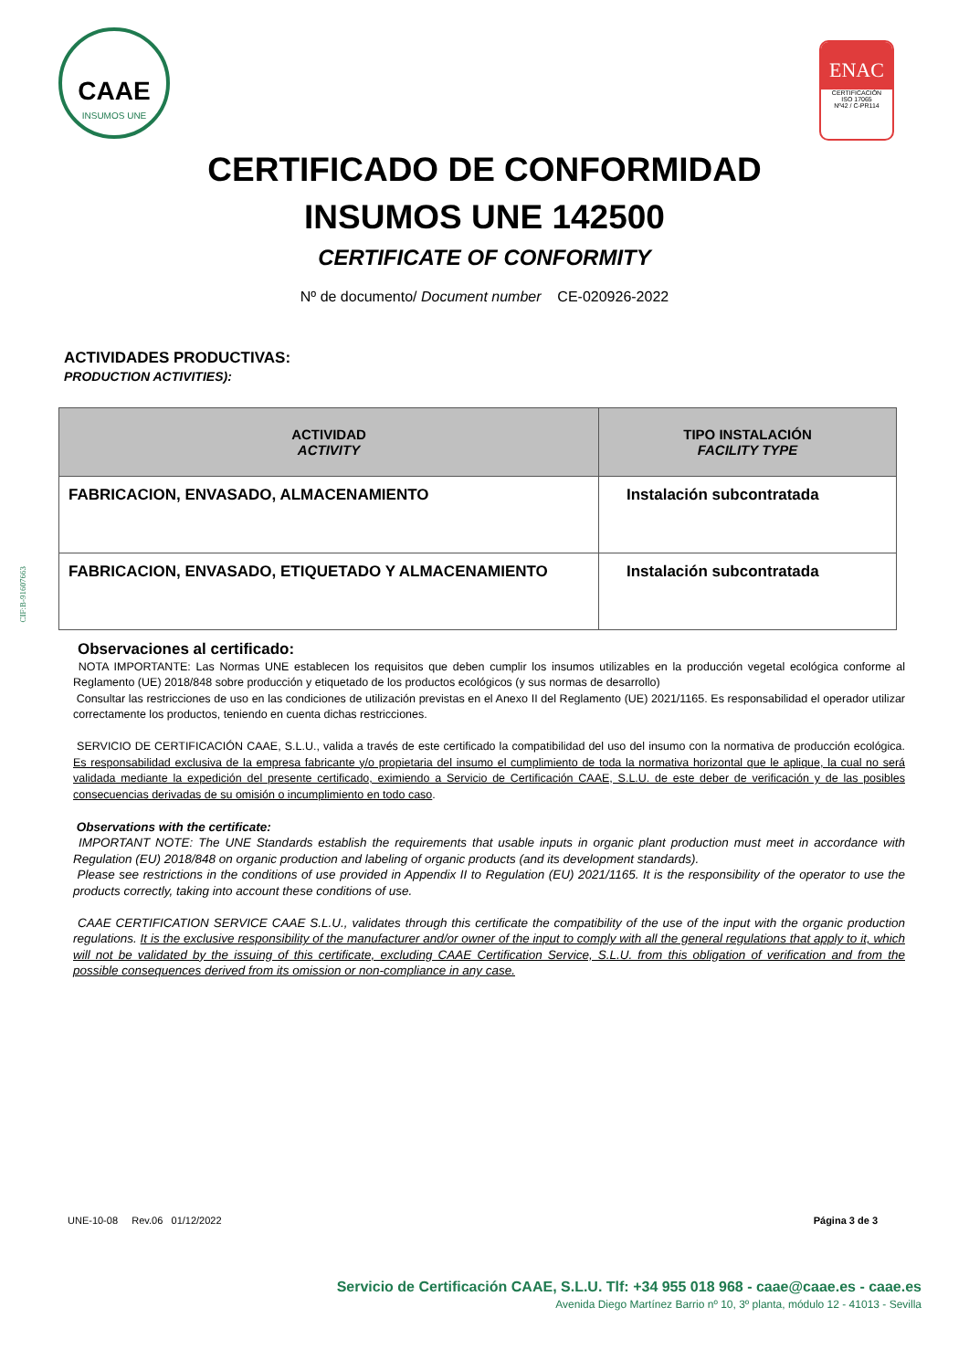CAAE
INSUMOS UNE
ENAC
CERTIFICACIÓN
ISO 17065
Nº42 / C-PR114
CERTIFICADO DE CONFORMIDAD
INSUMOS UNE 142500
CERTIFICATE OF CONFORMITY
Nº de documento/ Document number CE-020926-2022
ACTIVIDADES PRODUCTIVAS:
PRODUCTION ACTIVITIES):
| ACTIVIDAD ACTIVITY | TIPO INSTALACIÓN FACILITY TYPE |
| --- | --- |
| FABRICACION, ENVASADO, ALMACENAMIENTO | Instalación subcontratada |
| FABRICACION, ENVASADO, ETIQUETADO Y ALMACENAMIENTO | Instalación subcontratada |
CIF:B-91607663
Observaciones al certificado:
NOTA IMPORTANTE: Las Normas UNE establecen los requisitos que deben cumplir los insumos utilizables en la producción vegetal ecológica conforme al Reglamento (UE) 2018/848 sobre producción y etiquetado de los productos ecológicos (y sus normas de desarrollo)
Consultar las restricciones de uso en las condiciones de utilización previstas en el Anexo II del Reglamento (UE) 2021/1165. Es responsabilidad el operador utilizar correctamente los productos, teniendo en cuenta dichas restricciones.
SERVICIO DE CERTIFICACIÓN CAAE, S.L.U., valida a través de este certificado la compatibilidad del uso del insumo con la normativa de producción ecológica. Es responsabilidad exclusiva de la empresa fabricante y/o propietaria del insumo el cumplimiento de toda la normativa horizontal que le aplique, la cual no será validada mediante la expedición del presente certificado, eximiendo a Servicio de Certificación CAAE, S.L.U. de este deber de verificación y de las posibles consecuencias derivadas de su omisión o incumplimiento en todo caso.
Observations with the certificate:
IMPORTANT NOTE: The UNE Standards establish the requirements that usable inputs in organic plant production must meet in accordance with Regulation (EU) 2018/848 on organic production and labeling of organic products (and its development standards).
Please see restrictions in the conditions of use provided in Appendix II to Regulation (EU) 2021/1165. It is the responsibility of the operator to use the products correctly, taking into account these conditions of use.
CAAE CERTIFICATION SERVICE CAAE S.L.U., validates through this certificate the compatibility of the use of the input with the organic production regulations. It is the exclusive responsibility of the manufacturer and/or owner of the input to comply with all the general regulations that apply to it, which will not be validated by the issuing of this certificate, excluding CAAE Certification Service, S.L.U. from this obligation of verification and from the possible consequences derived from its omission or non-compliance in any case.
UNE-10-08 Rev.06 01/12/2022 Página 3 de 3
Servicio de Certificación CAAE, S.L.U. Tlf: +34 955 018 968 - caae@caae.es - caae.es
Avenida Diego Martínez Barrio nº 10, 3º planta, módulo 12 - 41013 - Sevilla